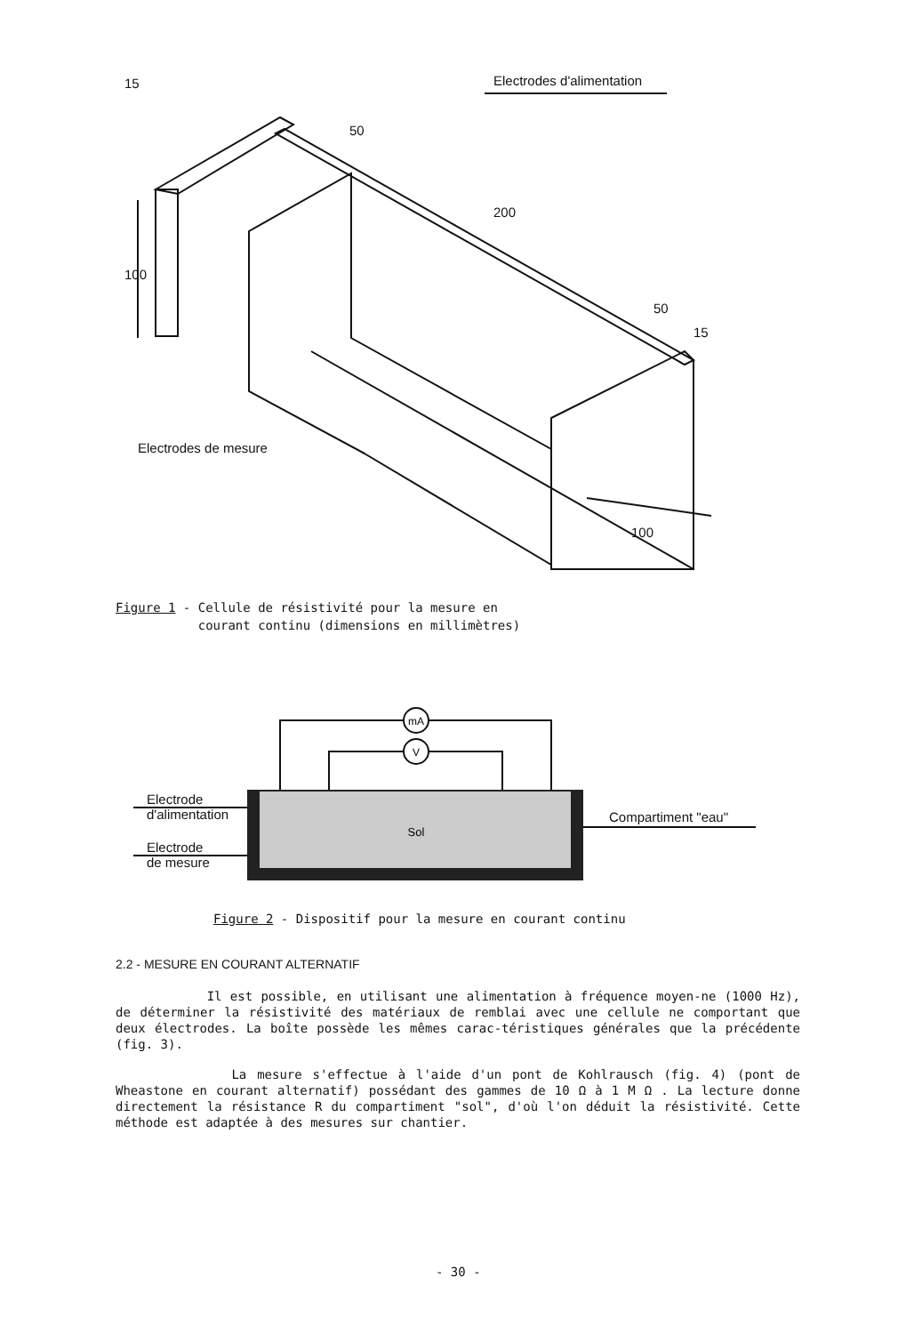Electrodes d'alimentation
15
100
200
50
50
15
100
Electrodes de mesure
Figure 1 - Cellule de résistivité pour la mesure en
courant continu (dimensions en millimètres)
mA
V
Sol
Electrode
d'alimentation
Electrode
de mesure
Compartiment "eau"
Figure 2 - Dispositif pour la mesure en courant continu
2.2 - MESURE EN COURANT ALTERNATIF
Il est possible, en utilisant une alimentation à fréquence moyen-ne (1000 Hz), de déterminer la résistivité des matériaux de remblai avec une cellule ne comportant que deux électrodes. La boîte possède les mêmes carac-téristiques générales que la précédente (fig. 3).
La mesure s'effectue à l'aide d'un pont de Kohlrausch (fig. 4) (pont de Wheastone en courant alternatif) possédant des gammes de 10 Ω à 1 M Ω . La lecture donne directement la résistance R du compartiment "sol", d'où l'on déduit la résistivité. Cette méthode est adaptée à des mesures sur chantier.
- 30 -